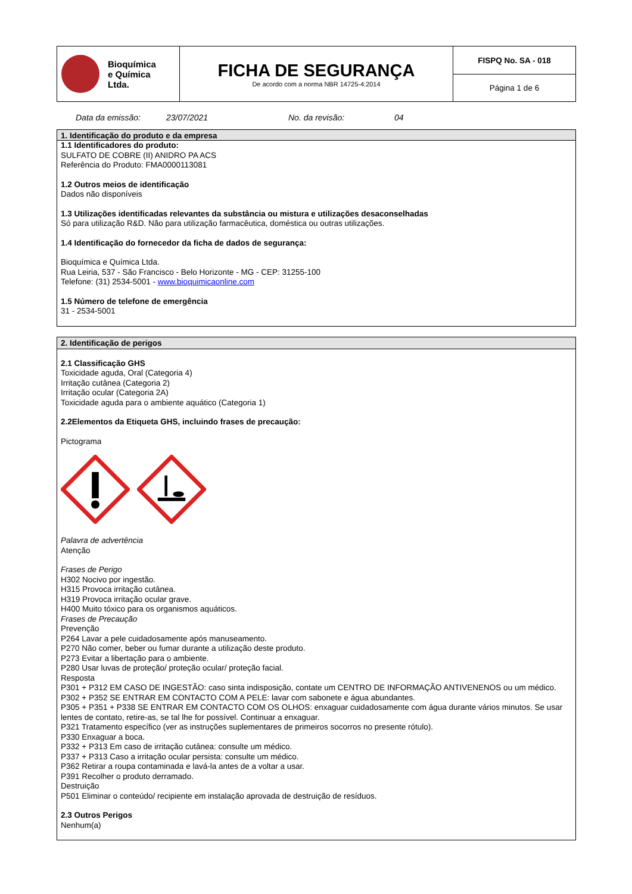| Bioquímica e Química Ltda. | FICHA DE SEGURANÇA De acordo com a norma NBR 14725-4:2014 | FISPQ No. SA - 018 |
| | | Página 1 de 6 |
Data da emissão: 23/07/2021 No. da revisão: 04
1. Identificação do produto e da empresa
1.1 Identificadores do produto:
SULFATO DE COBRE (II) ANIDRO PA ACS
Referência do Produto: FMA0000113081
1.2 Outros meios de identificação
Dados não disponíveis
1.3 Utilizações identificadas relevantes da substância ou mistura e utilizações desaconselhadas
Só para utilização R&D. Não para utilização farmacêutica, doméstica ou outras utilizações.
1.4 Identificação do fornecedor da ficha de dados de segurança:
Bioquímica e Química Ltda.
Rua Leiria, 537 - São Francisco - Belo Horizonte - MG - CEP: 31255-100
Telefone: (31) 2534-5001 - www.bioquimicaonline.com
1.5 Número de telefone de emergência
31 - 2534-5001
2. Identificação de perigos
2.1 Classificação GHS
Toxicidade aguda, Oral (Categoria 4)
Irritação cutânea (Categoria 2)
Irritação ocular (Categoria 2A)
Toxicidade aguda para o ambiente aquático (Categoria 1)
2.2Elementos da Etiqueta GHS, incluindo frases de precaução:
Pictograma
Palavra de advertência
Atenção
Frases de Perigo
H302 Nocivo por ingestão.
H315 Provoca irritação cutânea.
H319 Provoca irritação ocular grave.
H400 Muito tóxico para os organismos aquáticos.
Frases de Precaução
Prevenção
P264 Lavar a pele cuidadosamente após manuseamento.
P270 Não comer, beber ou fumar durante a utilização deste produto.
P273 Evitar a libertação para o ambiente.
P280 Usar luvas de proteção/ proteção ocular/ proteção facial.
Resposta
P301 + P312 EM CASO DE INGESTÃO: caso sinta indisposição, contate um CENTRO DE INFORMAÇÃO ANTIVENENOS ou um médico.
P302 + P352 SE ENTRAR EM CONTACTO COM A PELE: lavar com sabonete e água abundantes.
P305 + P351 + P338 SE ENTRAR EM CONTACTO COM OS OLHOS: enxaguar cuidadosamente com água durante vários minutos. Se usar lentes de contato, retire-as, se tal lhe for possível. Continuar a enxaguar.
P321 Tratamento específico (ver as instruções suplementares de primeiros socorros no presente rótulo).
P330 Enxaguar a boca.
P332 + P313 Em caso de irritação cutânea: consulte um médico.
P337 + P313 Caso a irritação ocular persista: consulte um médico.
P362 Retirar a roupa contaminada e lavá-la antes de a voltar a usar.
P391 Recolher o produto derramado.
Destruição
P501 Eliminar o conteúdo/ recipiente em instalação aprovada de destruição de resíduos.
2.3 Outros Perigos
Nenhum(a)